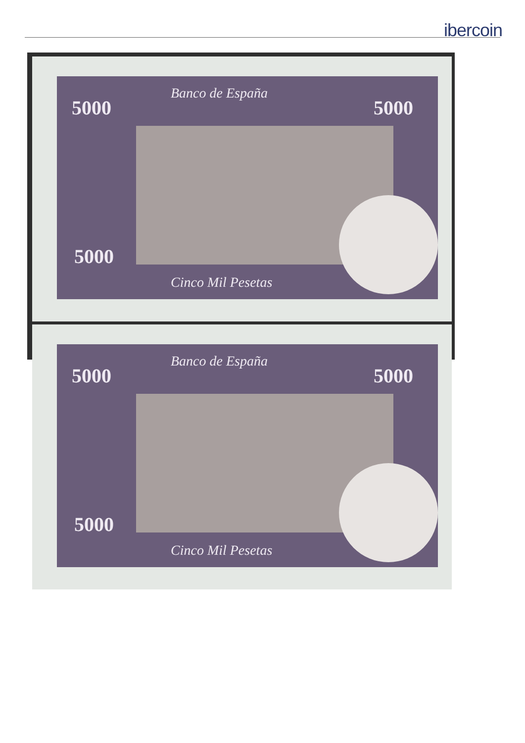ibercoin
5000
Banco de España
5000
5000
Cinco Mil Pesetas
5000
Banco de España
5000
5000
Cinco Mil Pesetas